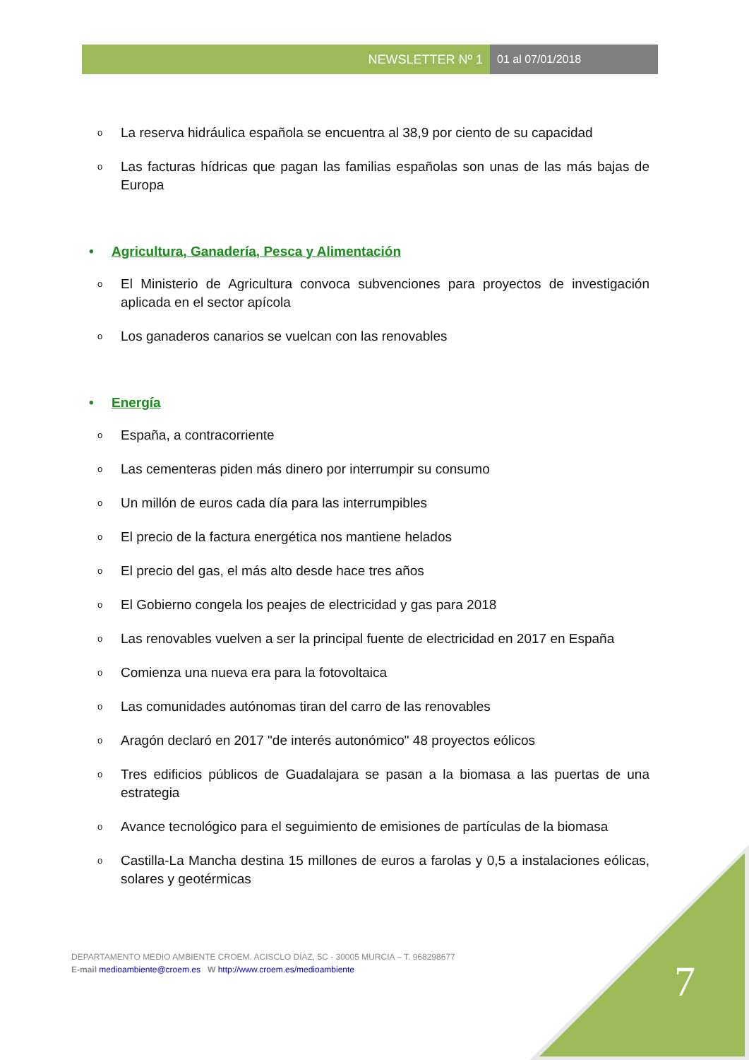NEWSLETTER Nº 1 01 al 07/01/2018
o La reserva hidráulica española se encuentra al 38,9 por ciento de su capacidad
o Las facturas hídricas que pagan las familias españolas son unas de las más bajas de Europa
• Agricultura, Ganadería, Pesca y Alimentación
o El Ministerio de Agricultura convoca subvenciones para proyectos de investigación aplicada en el sector apícola
o Los ganaderos canarios se vuelcan con las renovables
• Energía
o España, a contracorriente
o Las cementeras piden más dinero por interrumpir su consumo
o Un millón de euros cada día para las interrumpibles
o El precio de la factura energética nos mantiene helados
o El precio del gas, el más alto desde hace tres años
o El Gobierno congela los peajes de electricidad y gas para 2018
o Las renovables vuelven a ser la principal fuente de electricidad en 2017 en España
o Comienza una nueva era para la fotovoltaica
o Las comunidades autónomas tiran del carro de las renovables
o Aragón declaró en 2017 "de interés autonómico" 48 proyectos eólicos
o Tres edificios públicos de Guadalajara se pasan a la biomasa a las puertas de una estrategia
o Avance tecnológico para el seguimiento de emisiones de partículas de la biomasa
o Castilla-La Mancha destina 15 millones de euros a farolas y 0,5 a instalaciones eólicas, solares y geotérmicas
DEPARTAMENTO MEDIO AMBIENTE CROEM. ACISCLO DÍAZ, 5C - 30005 MURCIA – T. 968298677
E-mail medioambiente@croem.es W http://www.croem.es/medioambiente
7